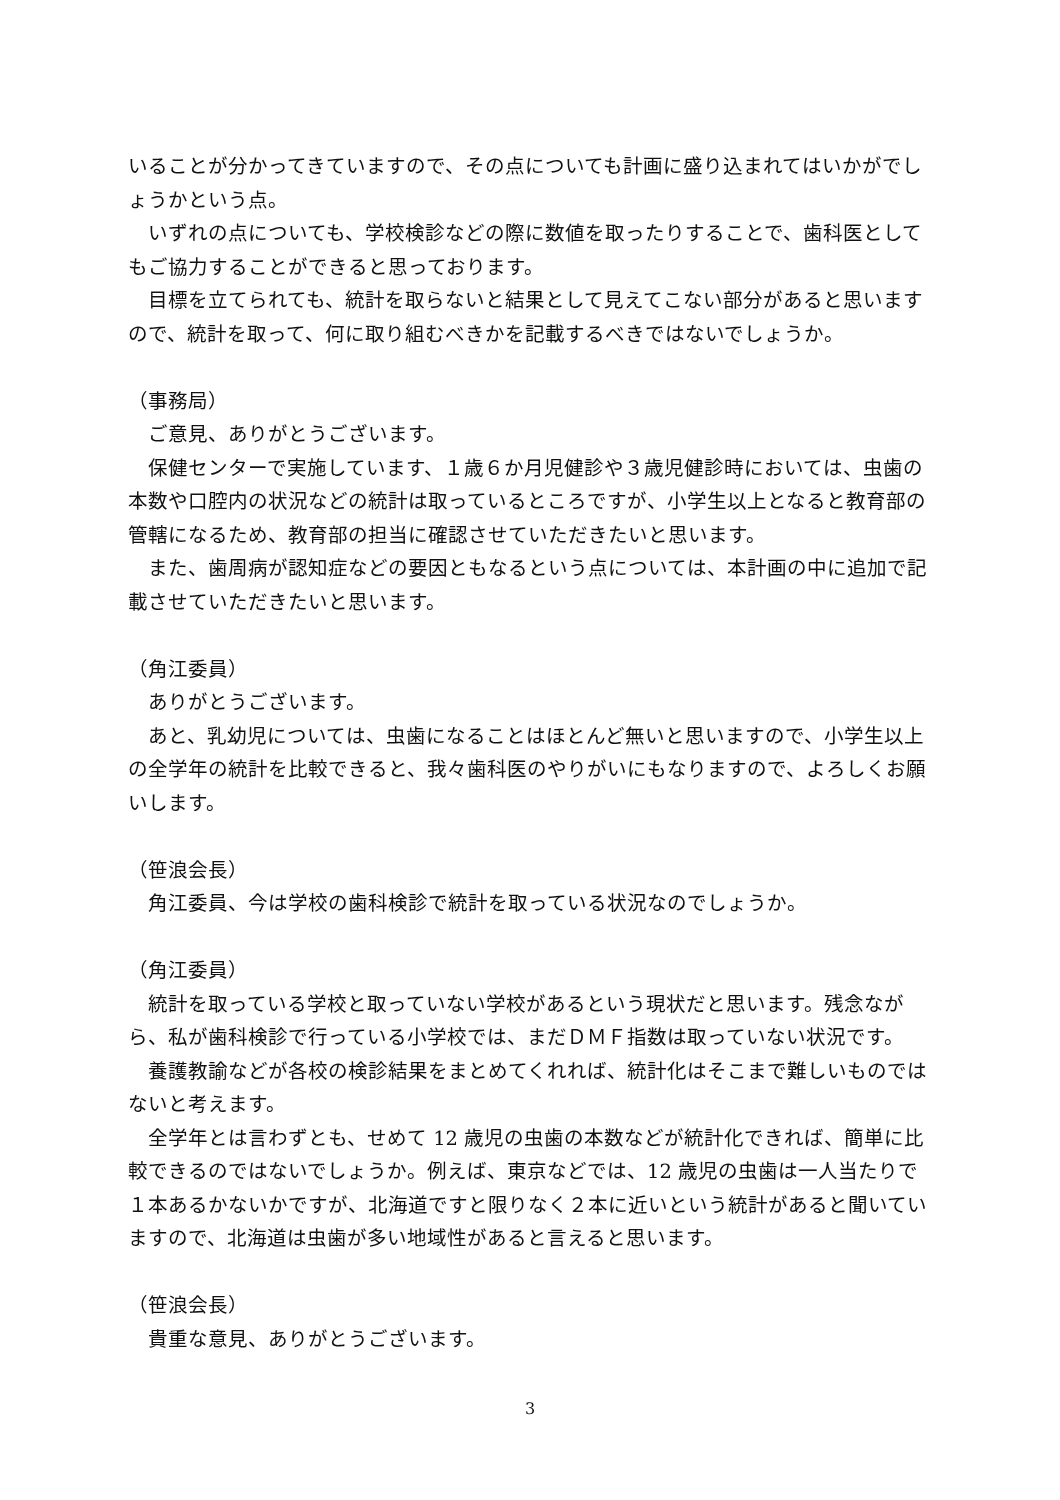いることが分かってきていますので、その点についても計画に盛り込まれてはいかがでしょうかという点。
　いずれの点についても、学校検診などの際に数値を取ったりすることで、歯科医としてもご協力することができると思っております。
　目標を立てられても、統計を取らないと結果として見えてこない部分があると思いますので、統計を取って、何に取り組むべきかを記載するべきではないでしょうか。
（事務局）
　ご意見、ありがとうございます。
　保健センターで実施しています、１歳６か月児健診や３歳児健診時においては、虫歯の本数や口腔内の状況などの統計は取っているところですが、小学生以上となると教育部の管轄になるため、教育部の担当に確認させていただきたいと思います。
　また、歯周病が認知症などの要因ともなるという点については、本計画の中に追加で記載させていただきたいと思います。
（角江委員）
　ありがとうございます。
　あと、乳幼児については、虫歯になることはほとんど無いと思いますので、小学生以上の全学年の統計を比較できると、我々歯科医のやりがいにもなりますので、よろしくお願いします。
（笹浪会長）
　角江委員、今は学校の歯科検診で統計を取っている状況なのでしょうか。
（角江委員）
　統計を取っている学校と取っていない学校があるという現状だと思います。残念ながら、私が歯科検診で行っている小学校では、まだＤＭＦ指数は取っていない状況です。
　養護教諭などが各校の検診結果をまとめてくれれば、統計化はそこまで難しいものではないと考えます。
　全学年とは言わずとも、せめて 12 歳児の虫歯の本数などが統計化できれば、簡単に比較できるのではないでしょうか。例えば、東京などでは、12 歳児の虫歯は一人当たりで１本あるかないかですが、北海道ですと限りなく２本に近いという統計があると聞いていますので、北海道は虫歯が多い地域性があると言えると思います。
（笹浪会長）
　貴重な意見、ありがとうございます。
3